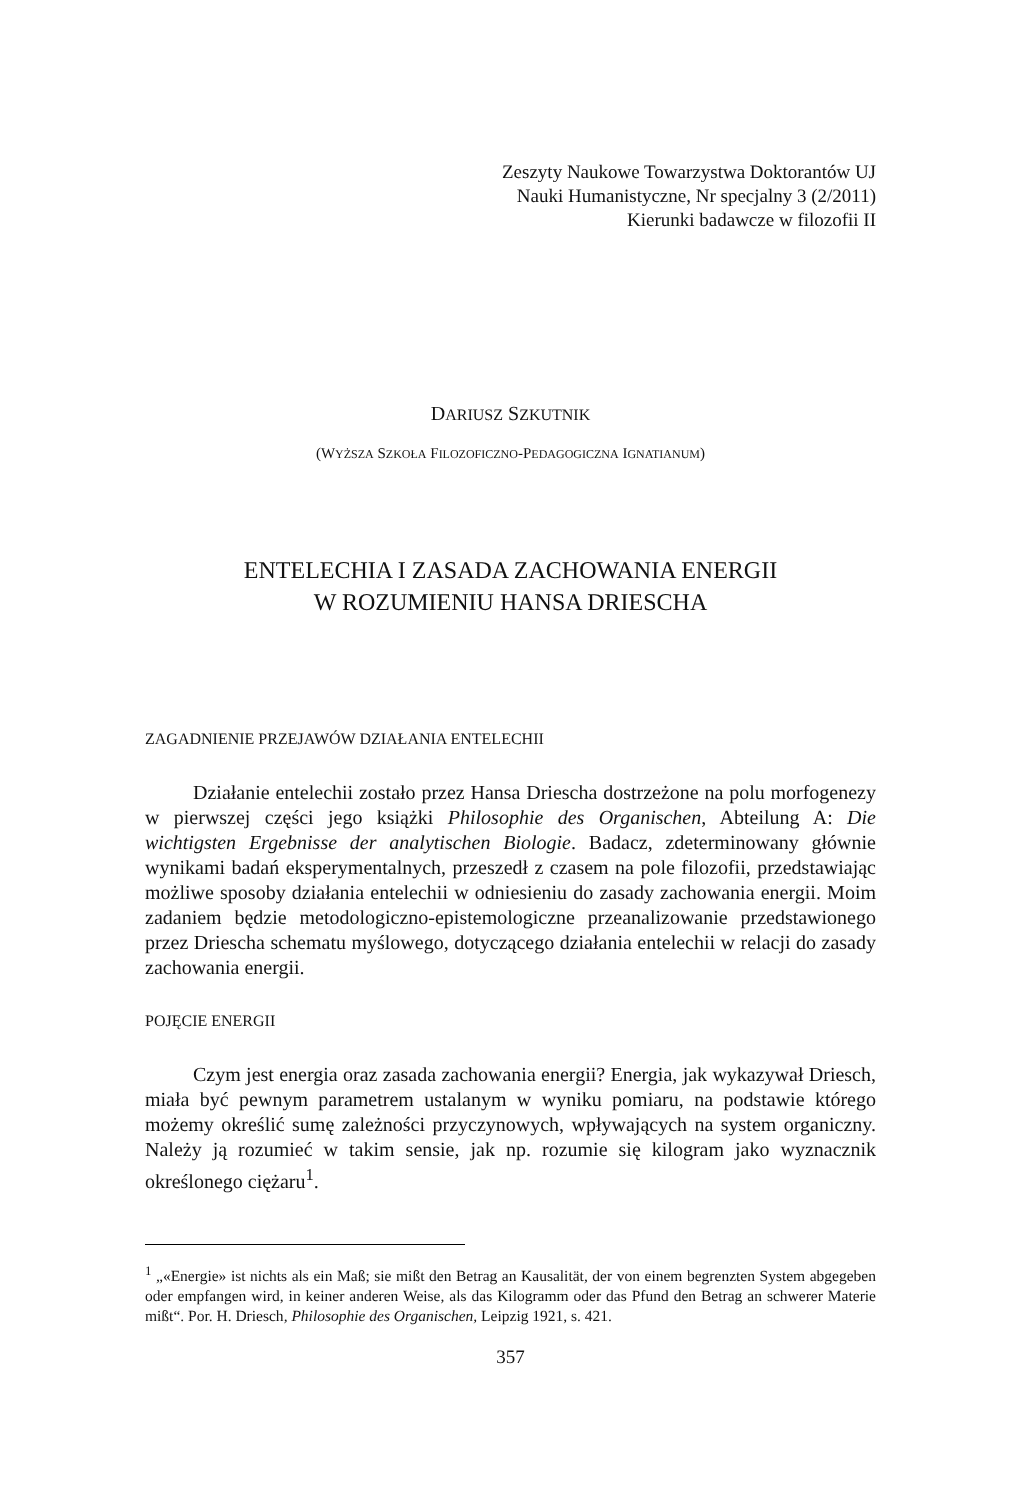Zeszyty Naukowe Towarzystwa Doktorantów UJ
Nauki Humanistyczne, Nr specjalny 3 (2/2011)
Kierunki badawcze w filozofii II
DARIUSZ SZKUTNIK
(WYŻSZA SZKOŁA FILOZOFICZNO-PEDAGOGICZNA IGNATIANUM)
ENTELECHIA I ZASADA ZACHOWANIA ENERGII
W ROZUMIENIU HANSA DRIESCHA
ZAGADNIENIE PRZEJAWÓW DZIAŁANIA ENTELECHII
Działanie entelechii zostało przez Hansa Driescha dostrzeżone na polu morfogenezy w pierwszej części jego książki Philosophie des Organischen, Abteilung A: Die wichtigsten Ergebnisse der analytischen Biologie. Badacz, zdeterminowany głównie wynikami badań eksperymentalnych, przeszedł z czasem na pole filozofii, przedstawiając możliwe sposoby działania entelechii w odniesieniu do zasady zachowania energii. Moim zadaniem będzie metodologiczno-epistemologiczne przeanalizowanie przedstawionego przez Driescha schematu myślowego, dotyczącego działania entelechii w relacji do zasady zachowania energii.
POJĘCIE ENERGII
Czym jest energia oraz zasada zachowania energii? Energia, jak wykazywał Driesch, miała być pewnym parametrem ustalanym w wyniku pomiaru, na podstawie którego możemy określić sumę zależności przyczynowych, wpływających na system organiczny. Należy ją rozumieć w takim sensie, jak np. rozumie się kilogram jako wyznacznik określonego ciężaru<sup>1</sup>.
<sup>1</sup> „«Energie» ist nichts als ein Maß; sie mißt den Betrag an Kausalität, der von einem begrenzten System abgegeben oder empfangen wird, in keiner anderen Weise, als das Kilogramm oder das Pfund den Betrag an schwerer Materie mißt“. Por. H. Driesch, Philosophie des Organischen, Leipzig 1921, s. 421.
357